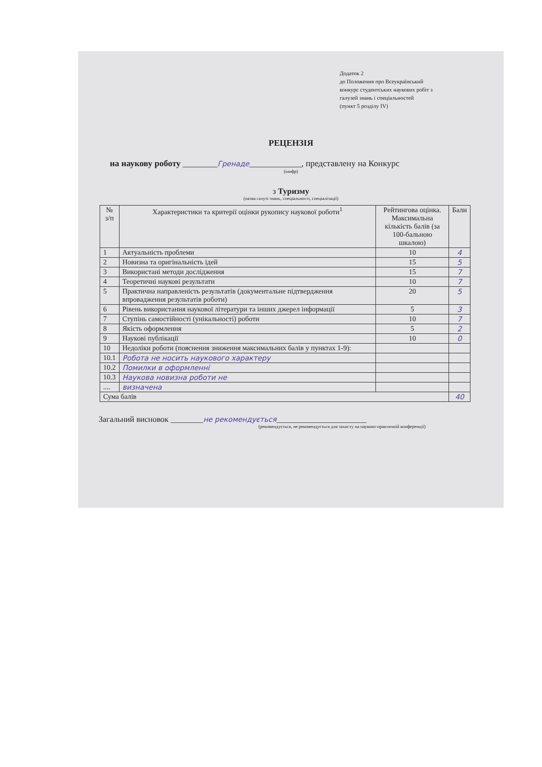Додаток 2
до Положення про Всеукраїнський
конкурс студентських наукових робіт з
галузей знань і спеціальностей
(пункт 5 розділу IV)
РЕЦЕНЗІЯ
на наукову роботу ________Гренаде____________, представлену на Конкурс
(шифр)
з Туризму
(назва галузі знань, спеціальності, спеціалізації)
| № з/п | Характеристики та критерії оцінки рукопису наукової роботи<sup>1</sup> | Рейтингова оцінка. Максимальна кількість балів (за 100-бальною шкалою) | Бали |
| --- | --- | --- | --- |
| 1 | Актуальність проблеми | 10 | 4 |
| 2 | Новизна та оригінальність ідей | 15 | 5 |
| 3 | Використані методи дослідження | 15 | 7 |
| 4 | Теоретичні наукові результати | 10 | 7 |
| 5 | Практична направленість результатів (документальне підтвердження впровадження результатів роботи) | 20 | 5 |
| 6 | Рівень використання наукової літератури та інших джерел інформації | 5 | 3 |
| 7 | Ступінь самостійності (унікальності) роботи | 10 | 7 |
| 8 | Якість оформлення | 5 | 2 |
| 9 | Наукові публікації | 10 | 0 |
| 10 | Недоліки роботи (пояснення зниження максимальних балів у пунктах 1-9): | | |
| 10.1 | Робота не носить наукового характеру | | |
| 10.2 | Помилки в оформленні | | |
| 10.3 | Наукова новизна роботи не | | |
| .... | визначена | | |
| Сума балів | | | 40 |
Загальний висновок ________не рекомендується______________________
(рекомендується, не рекомендується для захисту на науково-практичній конференції)